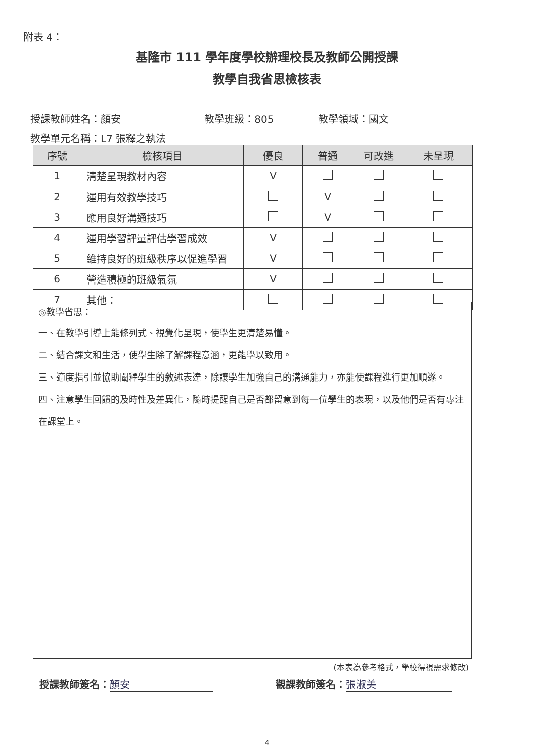附表 4：
基隆市 111 學年度學校辦理校長及教師公開授課
教學自我省思檢核表
授課教師姓名： 顏安 教學班級： 805 教學領域： 國文
教學單元名稱： L7 張釋之執法
| 序號 | 檢核項目 | 優良 | 普通 | 可改進 | 未呈現 |
| --- | --- | --- | --- | --- | --- |
| 1 | 清楚呈現教材內容 | V | | | |
| 2 | 運用有效教學技巧 | | V | | |
| 3 | 應用良好溝通技巧 | | V | | |
| 4 | 運用學習評量評估學習成效 | V | | | |
| 5 | 維持良好的班級秩序以促進學習 | V | | | |
| 6 | 營造積極的班級氣氛 | V | | | |
| 7 | 其他： | | | | |
◎教學省思：
一、在教學引導上能條列式、視覺化呈現，使學生更清楚易懂。
二、結合課文和生活，使學生除了解課程意涵，更能學以致用。
三、適度指引並協助闡釋學生的敘述表達，除讓學生加強自己的溝通能力，亦能使課程進行更加順遂。
四、注意學生回饋的及時性及差異化，隨時提醒自己是否都留意到每一位學生的表現，以及他們是否有專注在課堂上。
(本表為參考格式，學校得視需求修改)
授課教師簽名： 顏安 觀課教師簽名： 張淑美
4